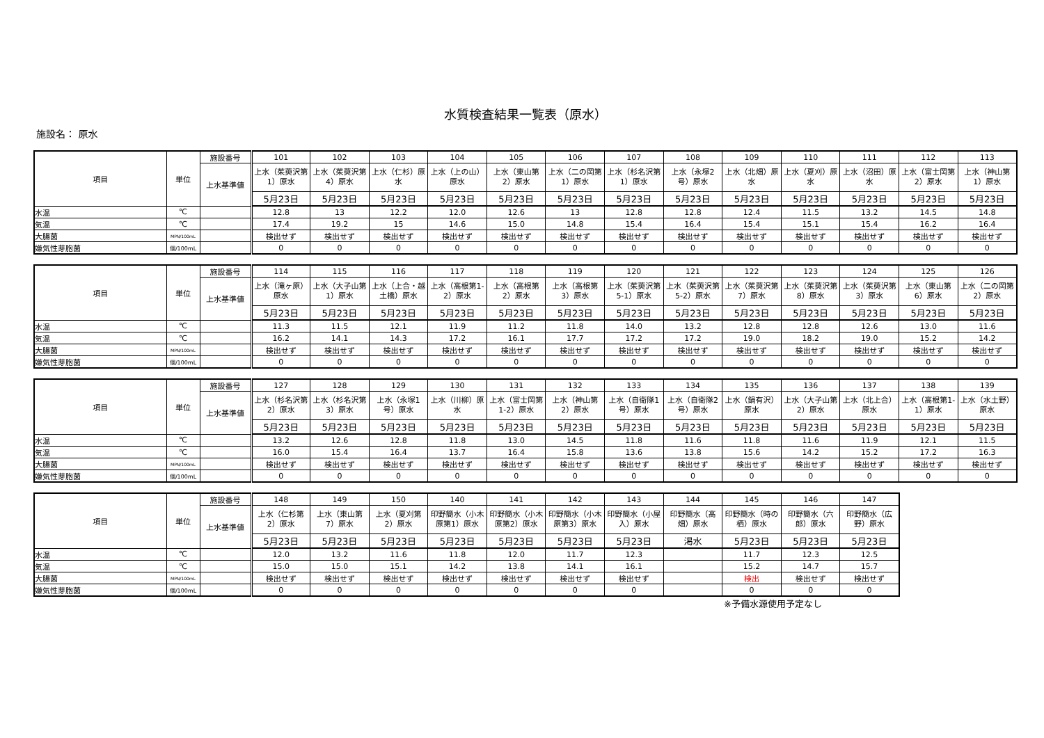水質検査結果一覧表（原水）
施設名： 原水
| 項目 | 単位 | 施設番号 | 101 | 102 | 103 | 104 | 105 | 106 | 107 | 108 | 109 | 110 | 111 | 112 | 113 |
| | | 上水基準値 | 上水（茱萸沢第1）原水 | 上水（茱萸沢第4）原水 | 上水（仁杉）原水 | 上水（上の山）原水 | 上水（東山第2）原水 | 上水（二の岡第1）原水 | 上水（杉名沢第1）原水 | 上水（永塚2号）原水 | 上水（北畑）原水 | 上水（夏刈）原水 | 上水（沼田）原水 | 上水（富士岡第2）原水 | 上水（神山第1）原水 |
| | | | 5月23日 | 5月23日 | 5月23日 | 5月23日 | 5月23日 | 5月23日 | 5月23日 | 5月23日 | 5月23日 | 5月23日 | 5月23日 | 5月23日 | 5月23日 |
| 水温 | ℃ | | 12.8 | 13 | 12.2 | 12.0 | 12.6 | 13 | 12.8 | 12.8 | 12.4 | 11.5 | 13.2 | 14.5 | 14.8 |
| 気温 | ℃ | | 17.4 | 19.2 | 15 | 14.6 | 15.0 | 14.8 | 15.4 | 16.4 | 15.4 | 15.1 | 15.4 | 16.2 | 16.4 |
| 大腸菌 | MPN/100mL | | 検出せず | 検出せず | 検出せず | 検出せず | 検出せず | 検出せず | 検出せず | 検出せず | 検出せず | 検出せず | 検出せず | 検出せず | 検出せず |
| 嫌気性芽胞菌 | 個/100mL | | 0 | 0 | 0 | 0 | 0 | 0 | 0 | 0 | 0 | 0 | 0 | 0 | 0 |
| 項目 | 単位 | 施設番号 | 114 | 115 | 116 | 117 | 118 | 119 | 120 | 121 | 122 | 123 | 124 | 125 | 126 |
| | | 上水基準値 | 上水（滝ヶ原）原水 | 上水（大子山第1）原水 | 上水（上合・越土橋）原水 | 上水（高根第1-2）原水 | 上水（高根第2）原水 | 上水（高根第3）原水 | 上水（茱萸沢第5-1）原水 | 上水（茱萸沢第5-2）原水 | 上水（茱萸沢第7）原水 | 上水（茱萸沢第8）原水 | 上水（茱萸沢第3）原水 | 上水（東山第6）原水 | 上水（二の岡第2）原水 |
| | | | 5月23日 | 5月23日 | 5月23日 | 5月23日 | 5月23日 | 5月23日 | 5月23日 | 5月23日 | 5月23日 | 5月23日 | 5月23日 | 5月23日 | 5月23日 |
| 水温 | ℃ | | 11.3 | 11.5 | 12.1 | 11.9 | 11.2 | 11.8 | 14.0 | 13.2 | 12.8 | 12.8 | 12.6 | 13.0 | 11.6 |
| 気温 | ℃ | | 16.2 | 14.1 | 14.3 | 17.2 | 16.1 | 17.7 | 17.2 | 17.2 | 19.0 | 18.2 | 19.0 | 15.2 | 14.2 |
| 大腸菌 | MPN/100mL | | 検出せず | 検出せず | 検出せず | 検出せず | 検出せず | 検出せず | 検出せず | 検出せず | 検出せず | 検出せず | 検出せず | 検出せず | 検出せず |
| 嫌気性芽胞菌 | 個/100mL | | 0 | 0 | 0 | 0 | 0 | 0 | 0 | 0 | 0 | 0 | 0 | 0 | 0 |
| 項目 | 単位 | 施設番号 | 127 | 128 | 129 | 130 | 131 | 132 | 133 | 134 | 135 | 136 | 137 | 138 | 139 |
| | | 上水基準値 | 上水（杉名沢第2）原水 | 上水（杉名沢第3）原水 | 上水（永塚1号）原水 | 上水（川柳）原水 | 上水（富士岡第1-2）原水 | 上水（神山第2）原水 | 上水（自衛隊1号）原水 | 上水（自衛隊2号）原水 | 上水（鍋有沢）原水 | 上水（大子山第2）原水 | 上水（北上合）原水 | 上水（高根第1-1）原水 | 上水（水土野）原水 |
| | | | 5月23日 | 5月23日 | 5月23日 | 5月23日 | 5月23日 | 5月23日 | 5月23日 | 5月23日 | 5月23日 | 5月23日 | 5月23日 | 5月23日 | 5月23日 |
| 水温 | ℃ | | 13.2 | 12.6 | 12.8 | 11.8 | 13.0 | 14.5 | 11.8 | 11.6 | 11.8 | 11.6 | 11.9 | 12.1 | 11.5 |
| 気温 | ℃ | | 16.0 | 15.4 | 16.4 | 13.7 | 16.4 | 15.8 | 13.6 | 13.8 | 15.6 | 14.2 | 15.2 | 17.2 | 16.3 |
| 大腸菌 | MPN/100mL | | 検出せず | 検出せず | 検出せず | 検出せず | 検出せず | 検出せず | 検出せず | 検出せず | 検出せず | 検出せず | 検出せず | 検出せず | 検出せず |
| 嫌気性芽胞菌 | 個/100mL | | 0 | 0 | 0 | 0 | 0 | 0 | 0 | 0 | 0 | 0 | 0 | 0 | 0 |
| 項目 | 単位 | 施設番号 | 148 | 149 | 150 | 140 | 141 | 142 | 143 | 144 | 145 | 146 | 147 |
| | | 上水基準値 | 上水（仁杉第2）原水 | 上水（東山第7）原水 | 上水（夏刈第2）原水 | 印野簡水（小木原第1）原水 | 印野簡水（小木原第2）原水 | 印野簡水（小木原第3）原水 | 印野簡水（小屋入）原水 | 印野簡水（高畑）原水 | 印野簡水（時の栖）原水 | 印野簡水（六郎）原水 | 印野簡水（広野）原水 |
| | | | 5月23日 | 5月23日 | 5月23日 | 5月23日 | 5月23日 | 5月23日 | 5月23日 | 渇水 | 5月23日 | 5月23日 | 5月23日 |
| 水温 | ℃ | | 12.0 | 13.2 | 11.6 | 11.8 | 12.0 | 11.7 | 12.3 | | 11.7 | 12.3 | 12.5 |
| 気温 | ℃ | | 15.0 | 15.0 | 15.1 | 14.2 | 13.8 | 14.1 | 16.1 | | 15.2 | 14.7 | 15.7 |
| 大腸菌 | MPN/100mL | | 検出せず | 検出せず | 検出せず | 検出せず | 検出せず | 検出せず | 検出せず | | 検出 | 検出せず | 検出せず |
| 嫌気性芽胞菌 | 個/100mL | | 0 | 0 | 0 | 0 | 0 | 0 | 0 | | 0 | 0 | 0 |
※予備水源使用予定なし